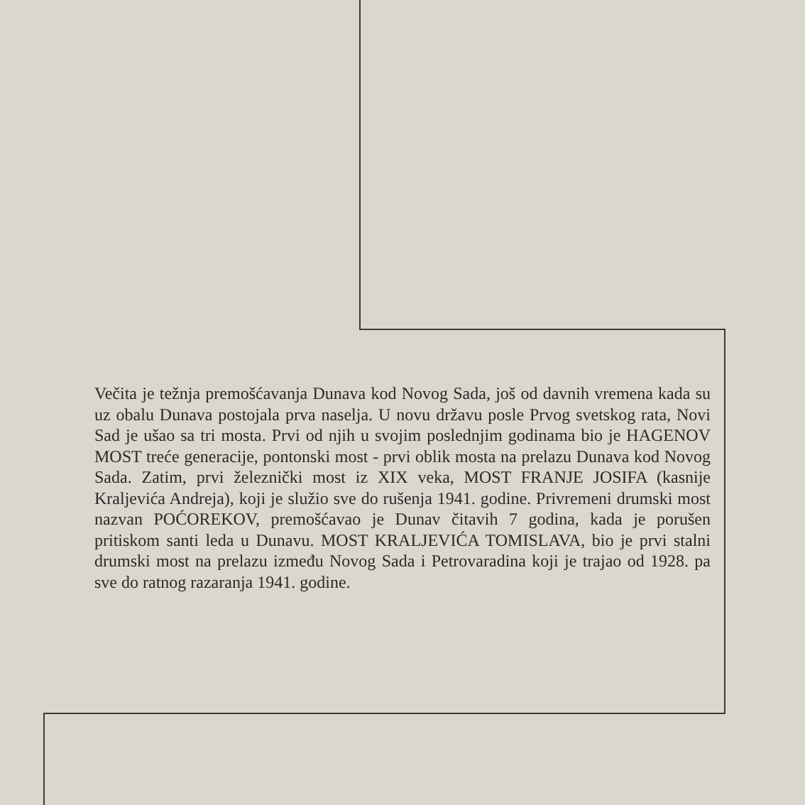Večita je težnja premošćavanja Dunava kod Novog Sada, još od davnih vremena kada su uz obalu Dunava postojala prva naselja. U novu državu posle Prvog svetskog rata, Novi Sad je ušao sa tri mosta. Prvi od njih u svojim poslednjim godinama bio je HAGENOV MOST treće generacije, pontonski most - prvi oblik mosta na prelazu Dunava kod Novog Sada. Zatim, prvi železnički most iz XIX veka, MOST FRANJE JOSIFA (kasnije Kraljevića Andreja), koji je služio sve do rušenja 1941. godine. Privremeni drumski most nazvan POĆOREKOV, premošćavao je Dunav čitavih 7 godina, kada je porušen pritiskom santi leda u Dunavu. MOST KRALJEVIĆA TOMISLAVA, bio je prvi stalni drumski most na prelazu između Novog Sada i Petrovaradina koji je trajao od 1928. pa sve do ratnog razaranja 1941. godine.